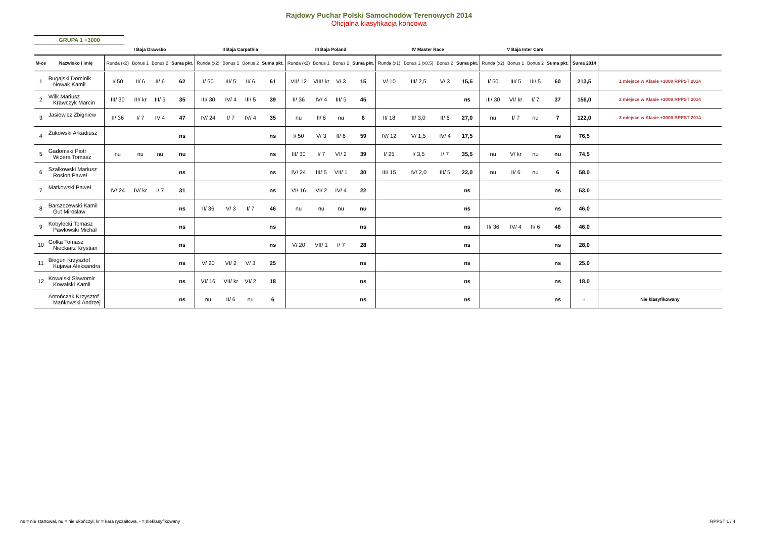Rajdowy Puchar Polski Samochodów Terenowych 2014
Oficjalna klasyfikacja końcowa
GRUPA 1 +3000
| | | I Baja Drawsko | | | | II Baja Carpathia | | | | III Baja Poland | | | | IV Master Race | | | | V Baja Inter Cars | | | | | |
| --- | --- | --- | --- | --- | --- | --- | --- | --- | --- | --- | --- | --- | --- | --- | --- | --- | --- | --- | --- | --- | --- | --- | --- |
| M-ce | Nazwisko i imię | Runda (x2) | Bonus 1 | Bonus 2 | Suma pkt. | Runda (x2) | Bonus 1 | Bonus 2 | Suma pkt. | Runda (x2) | Bonus 1 | Bonus 2 | Suma pkt. | Runda (x1) | Bonus 1 (x0,5) | Bonus 2 | Suma pkt. | Runda (x2) | Bonus 1 | Bonus 2 | Suma pkt. | Suma 2014 | |
| 1 | Bugajski Dominik Nowak Kamil | I/ 50 | II/ 6 | II/ 6 | 62 | I/ 50 | III/ 5 | II/ 6 | 61 | VII/ 12 | VIII/ kr | V/ 3 | 15 | V/ 10 | III/ 2,5 | V/ 3 | 15,5 | I/ 50 | III/ 5 | III/ 5 | 60 | 213,5 | 1 miejsce w Klasie +3000 RPPST 2014 |
| 2 | Wilk Mariusz Krawczyk Marcin | III/ 30 | III/ kr | III/ 5 | 35 | III/ 30 | IV/ 4 | III/ 5 | 39 | II/ 36 | IV/ 4 | III/ 5 | 45 | | | | ns | III/ 30 | VI/ kr | I/ 7 | 37 | 156,0 | 2 miejsce w Klasie +3000 RPPST 2014 |
| 3 | Jasiewicz Zbigniew | II/ 36 | I/ 7 | IV 4 | 47 | IV/ 24 | I/ 7 | IV/ 4 | 35 | nu | II/ 6 | nu | 6 | II/ 18 | II/ 3,0 | II/ 6 | 27,0 | nu | I/ 7 | nu | 7 | 122,0 | 3 miejsce w Klasie +3000 RPPST 2014 |
| 4 | Żukowski Arkadiusz | | | | ns | | | | ns | I/ 50 | V/ 3 | II/ 6 | 59 | IV/ 12 | V/ 1,5 | IV/ 4 | 17,5 | | | | ns | 76,5 | |
| 5 | Gadomski Piotr Widera Tomasz | nu | nu | nu | nu | | | | ns | III/ 30 | I/ 7 | VI/ 2 | 39 | I/ 25 | I/ 3,5 | I/ 7 | 35,5 | nu | V/ kr | nu | nu | 74,5 | |
| 6 | Szałkowski Mariusz Rosłoń Paweł | | | | ns | | | | ns | IV/ 24 | III/ 5 | VII/ 1 | 30 | III/ 15 | IV/ 2,0 | III/ 5 | 22,0 | nu | II/ 6 | nu | 6 | 58,0 | |
| 7 | Matkowski Paweł | IV/ 24 | IV/ kr | I/ 7 | 31 | | | | ns | VI/ 16 | VI/ 2 | IV/ 4 | 22 | | | | ns | | | | ns | 53,0 | |
| 8 | Barszczewski Kamil Gut Mirosław | | | | ns | II/ 36 | V/ 3 | I/ 7 | 46 | nu | nu | nu | nu | | | | ns | | | | ns | 46,0 | |
| 9 | Kobyłecki Tomasz Pawłowski Michał | | | | ns | | | | ns | | | | ns | | | | ns | II/ 36 | IV/ 4 | II/ 6 | 46 | 46,0 | |
| 10 | Gołka Tomasz Nieckiarz Krystian | | | | ns | | | | ns | V/ 20 | VII/ 1 | I/ 7 | 28 | | | | ns | | | | ns | 28,0 | |
| 11 | Biegun Krzysztof Kujawa Aleksandra | | | | ns | V/ 20 | VI/ 2 | V/ 3 | 25 | | | | ns | | | | ns | | | | ns | 25,0 | |
| 12 | Kowalski Sławomir Kowalski Kamil | | | | ns | VI/ 16 | VII/ kr | VI/ 2 | 18 | | | | ns | | | | ns | | | | ns | 18,0 | |
| | Antończak Krzysztof Mańkowski Andrzej | | | | ns | nu | II/ 6 | nu | 6 | | | | ns | | | | ns | | | | ns | - | Nie klasyfikowany |
ns = nie startował, nu = nie ukończył, kr = kara ryczałtowa, - = nieklasyfikowany
RPPST 1 / 4